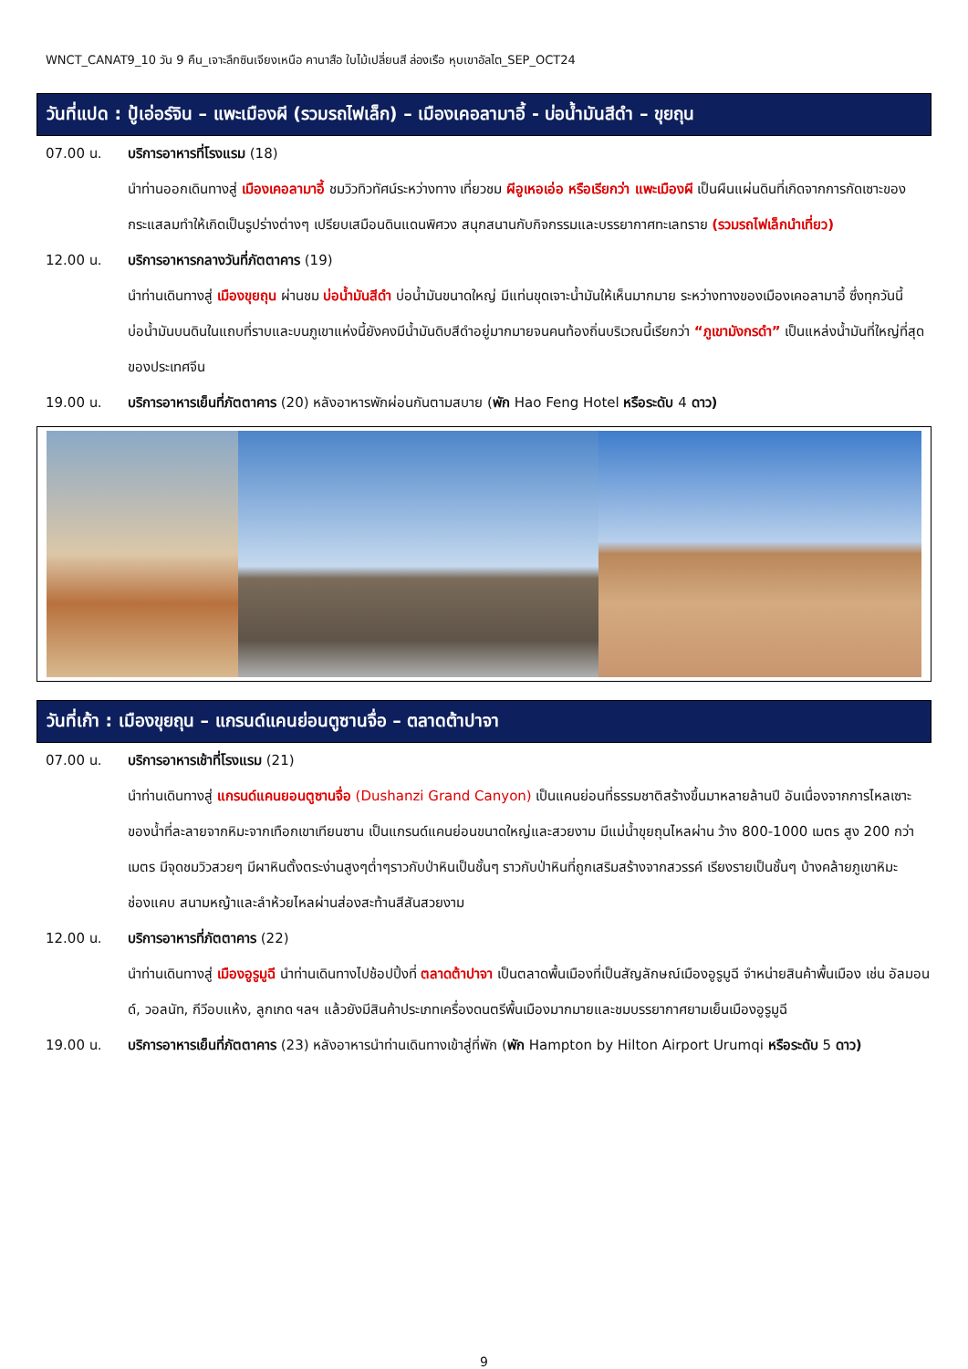WNCT_CANAT9_10 วัน 9 คืน_เจาะลึกซินเจียงเหนือ คานาสือ ใบไม้เปลี่ยนสี ล่องเรือ หุบเขาอัลไต_SEP_OCT24
วันที่แปด : ปู้เอ่อร์จิน – แพะเมืองผี (รวมรถไฟเล็ก) – เมืองเคอลามาอี้ - บ่อน้ำมันสีดำ – ขุยถุน
07.00 น. บริการอาหารที่โรงแรม (18)
นำท่านออกเดินทางสู่ เมืองเคอลามาอี้ ชมวิวทิวทัศน์ระหว่างทาง เที่ยวชม ผีอูเหอเอ่อ หรือเรียกว่า แพะเมืองผี เป็นผืนแผ่นดินที่เกิดจากการกัดเซาะของกระแสลมทำให้เกิดเป็นรูปร่างต่างๆ เปรียบเสมือนดินแดนพิศวง สนุกสนานกับกิจกรรมและบรรยากาศทะเลทราย (รวมรถไฟเล็กนำเที่ยว)
12.00 น. บริการอาหารกลางวันที่ภัตตาคาร (19)
นำท่านเดินทางสู่ เมืองขุยถุน ผ่านชม บ่อน้ำมันสีดำ บ่อน้ำมันขนาดใหญ่ มีแท่นขุดเจาะน้ำมันให้เห็นมากมาย ระหว่างทางของเมืองเคอลามาอี้ ซึ่งทุกวันนี้บ่อน้ำมันบนดินในแถบที่ราบและบนภูเขาแห่งนี้ยังคงมีน้ำมันดิบสีดำอยู่มากมายจนคนท้องถิ่นบริเวณนี้เรียกว่า “ภูเขามังกรดำ” เป็นแหล่งน้ำมันที่ใหญ่ที่สุดของประเทศจีน
19.00 น. บริการอาหารเย็นที่ภัตตาคาร (20) หลังอาหารพักผ่อนกันตามสบาย (พัก Hao Feng Hotel หรือระดับ 4 ดาว)
วันที่เก้า : เมืองขุยถุน – แกรนด์แคนย่อนตูซานจื่อ – ตลาดต้าปาจา
07.00 น. บริการอาหารเช้าที่โรงแรม (21)
นำท่านเดินทางสู่ แกรนด์แคนยอนตูซานจื่อ (Dushanzi Grand Canyon) เป็นแคนย่อนที่ธรรมชาติสร้างขึ้นมาหลายล้านปี อันเนื่องจากการไหลเซาะของน้ำที่ละลายจากหิมะจากเทือกเขาเทียนซาน เป็นแกรนด์แคนย่อนขนาดใหญ่และสวยงาม มีแม่น้ำขุยถุนไหลผ่าน ว้าง 800-1000 เมตร สูง 200 กว่าเมตร มีจุดชมวิวสวยๆ มีผาหินตั้งตระง่านสูงๆต่ำๆราวกับป่าหินเป็นชั้นๆ ราวกับป่าหินที่ถูกเสริมสร้างจากสวรรค์ เรียงรายเป็นชั้นๆ บ้างคล้ายภูเขาหิมะ ช่องแคบ สนามหญ้าและลำห้วยไหลผ่านส่องสะท้านสีสันสวยงาม
12.00 น. บริการอาหารที่ภัตตาคาร (22)
นำท่านเดินทางสู่ เมืองอูรูมูฉี นำท่านเดินทางไปช้อปปิ้งที่ ตลาดต้าปาจา เป็นตลาดพื้นเมืองที่เป็นสัญลักษณ์เมืองอูรูมูฉี จำหน่ายสินค้าพื้นเมือง เช่น อัลมอนด์, วอลนัท, กีวีอบแห้ง, ลูกเกด ฯลฯ แล้วยังมีสินค้าประเภทเครื่องดนตรีพื้นเมืองมากมายและชมบรรยากาศยามเย็นเมืองอูรูมูฉี
19.00 น. บริการอาหารเย็นที่ภัตตาคาร (23) หลังอาหารนำท่านเดินทางเข้าสู่ที่พัก (พัก Hampton by Hilton Airport Urumqi หรือระดับ 5 ดาว)
9